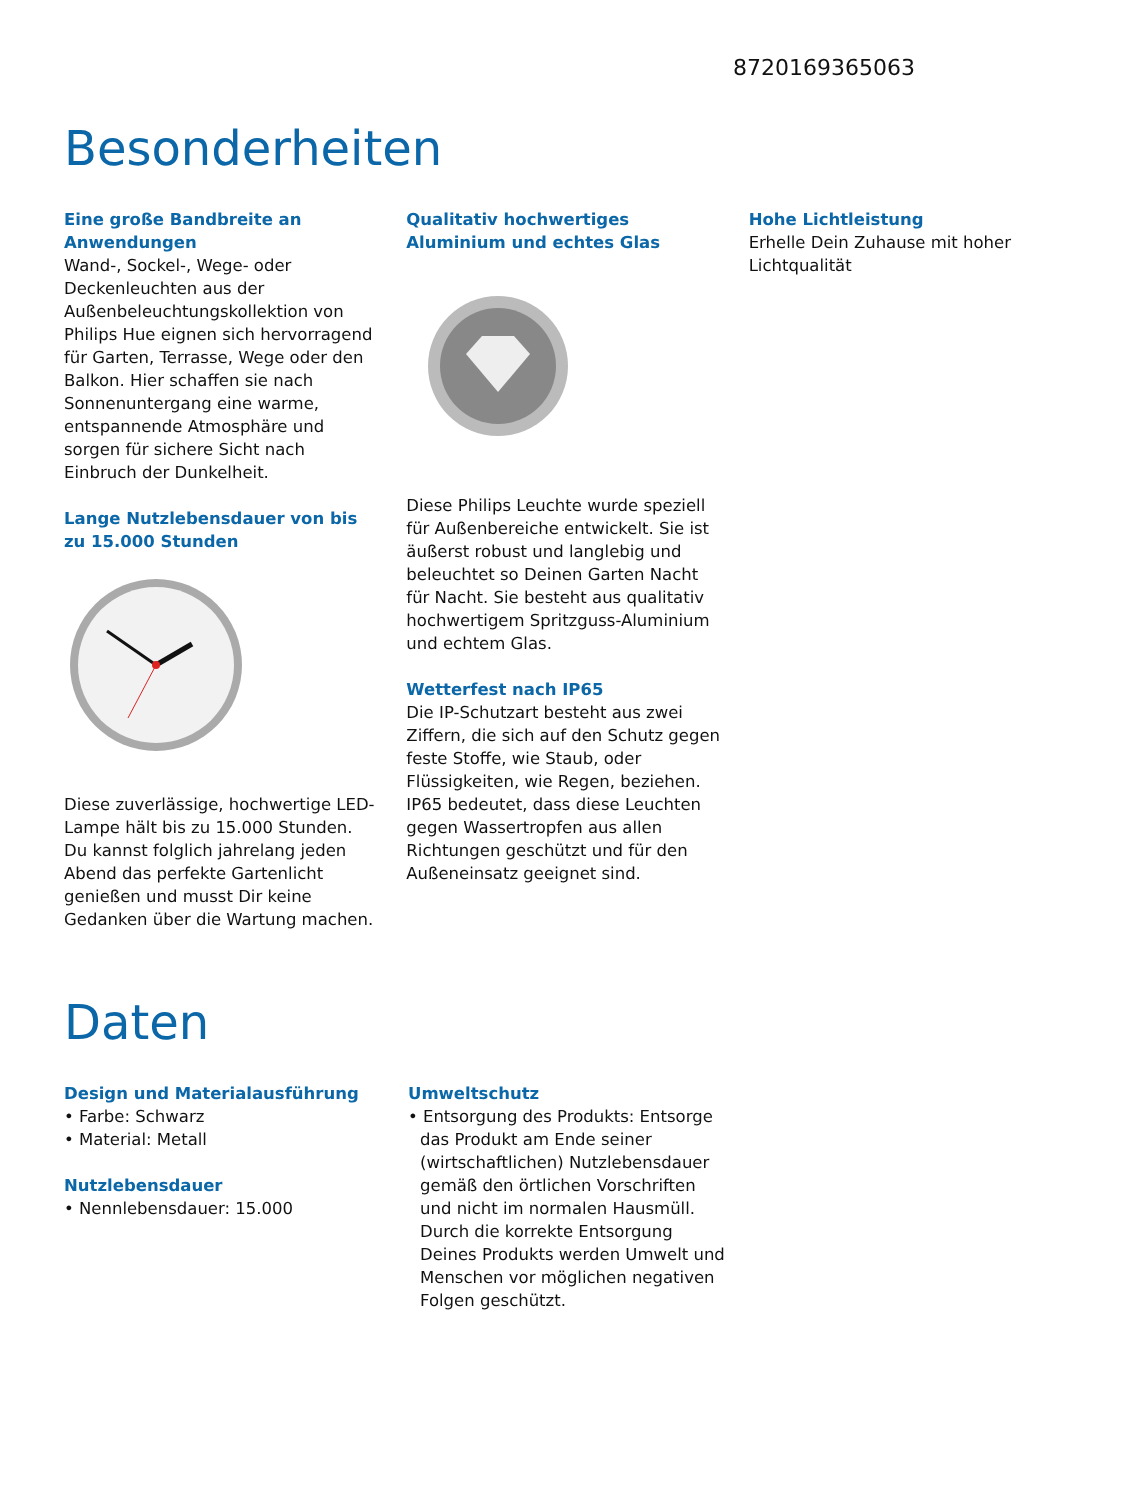8720169365063
Besonderheiten
Eine große Bandbreite an Anwendungen
Wand-, Sockel-, Wege- oder Deckenleuchten aus der Außenbeleuchtungskollektion von Philips Hue eignen sich hervorragend für Garten, Terrasse, Wege oder den Balkon. Hier schaffen sie nach Sonnenuntergang eine warme, entspannende Atmosphäre und sorgen für sichere Sicht nach Einbruch der Dunkelheit.
Lange Nutzlebensdauer von bis zu 15.000 Stunden
Diese zuverlässige, hochwertige LED-Lampe hält bis zu 15.000 Stunden. Du kannst folglich jahrelang jeden Abend das perfekte Gartenlicht genießen und musst Dir keine Gedanken über die Wartung machen.
Qualitativ hochwertiges Aluminium und echtes Glas
Diese Philips Leuchte wurde speziell für Außenbereiche entwickelt. Sie ist äußerst robust und langlebig und beleuchtet so Deinen Garten Nacht für Nacht. Sie besteht aus qualitativ hochwertigem Spritzguss-Aluminium und echtem Glas.
Wetterfest nach IP65
Die IP-Schutzart besteht aus zwei Ziffern, die sich auf den Schutz gegen feste Stoffe, wie Staub, oder Flüssigkeiten, wie Regen, beziehen. IP65 bedeutet, dass diese Leuchten gegen Wassertropfen aus allen Richtungen geschützt und für den Außeneinsatz geeignet sind.
Hohe Lichtleistung
Erhelle Dein Zuhause mit hoher Lichtqualität
Daten
Design und Materialausführung
• Farbe: Schwarz
• Material: Metall
Nutzlebensdauer
• Nennlebensdauer: 15.000
Umweltschutz
• Entsorgung des Produkts: Entsorge das Produkt am Ende seiner (wirtschaftlichen) Nutzlebensdauer gemäß den örtlichen Vorschriften und nicht im normalen Hausmüll. Durch die korrekte Entsorgung Deines Produkts werden Umwelt und Menschen vor möglichen negativen Folgen geschützt.